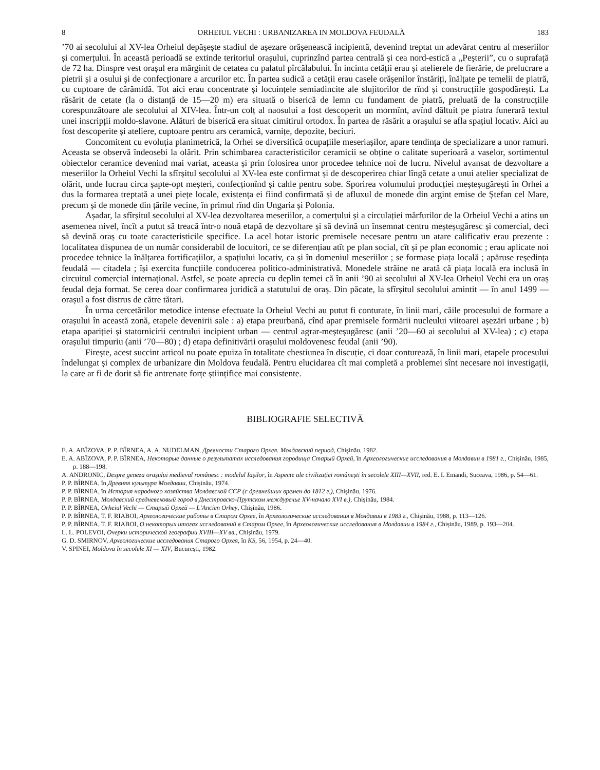8 ORHEIUL VECHI : URBANIZAREA IN MOLDOVA FEUDALĂ 183
’70 ai secolului al XV-lea Orheiul depășește stadiul de așezare orășenească incipientă, devenind treptat un adevărat centru al meseriilor și comerțului. În această perioadă se extinde teritoriul orașului, cuprinzînd partea centrală și cea nord-estică a „Peșterii”, cu o suprafață de 72 ha. Dinspre vest orașul era mărginit de cetatea cu palatul pîrcălabului. În incinta cetății erau și atelierele de fierărie, de prelucrare a pietrii și a osului și de confecționare a arcurilor etc. În partea sudică a cetății erau casele orășenilor înstăriți, înălțate pe temelii de piatră, cu cuptoare de cărămidă. Tot aici erau concentrate și locuințele semiadincite ale slujitorilor de rînd și construcțiile gospodărești. La răsărit de cetate (la o distanță de 15—20 m) era situată o biserică de lemn cu fundament de piatră, preluată de la construcțiile corespunzătoare ale secolului al XIV-lea. Într-un colț al naosului a fost descoperit un mormînt, avînd dăltuit pe piatra funerară textul unei inscripții moldo-slavone. Alături de biserică era situat cimitirul ortodox. În partea de răsărit a orașului se afla spațiul locativ. Aici au fost descoperite și ateliere, cuptoare pentru ars ceramică, varnițe, depozite, beciuri.
Concomitent cu evoluția planimetrică, la Orhei se diversifică ocupațiile meseriașilor, apare tendința de specializare a unor ramuri. Aceasta se observă îndeosebi la olărit. Prin schimbarea caracteristicilor ceramicii se obține o calitate superioară a vaselor, sortimentul obiectelor ceramice devenind mai variat, aceasta și prin folosirea unor procedee tehnice noi de lucru. Nivelul avansat de dezvoltare a meseriilor la Orheiul Vechi la sfîrșitul secolului al XV-lea este confirmat și de descoperirea chiar lîngă cetate a unui atelier specializat de olărit, unde lucrau circa șapte-opt meșteri, confecționînd și cahle pentru sobe. Sporirea volumului producției meșteșugărești în Orhei a dus la formarea treptată a unei piețe locale, existența ei fiind confirmată și de afluxul de monede din argint emise de Ștefan cel Mare, precum și de monede din țările vecine, în primul rînd din Ungaria și Polonia.
Așadar, la sfîrșitul secolului al XV-lea dezvoltarea meseriilor, a comerțului și a circulației mărfurilor de la Orheiul Vechi a atins un asemenea nivel, încît a putut să treacă într-o nouă etapă de dezvoltare și să devină un însemnat centru meșteșugăresc și comercial, deci să devină oraș cu toate caracteristicile specifice. La acel hotar istoric premisele necesare pentru un atare calificativ erau prezente : localitatea dispunea de un număr considerabil de locuitori, ce se diferențiau atît pe plan social, cît și pe plan economic ; erau aplicate noi procedee tehnice la înălțarea fortificațiilor, a spațiului locativ, ca și în domeniul meseriilor ; se formase piața locală ; apăruse reședința feudală — citadela ; își exercita funcțiile conducerea politico-administrativă. Monedele străine ne arată că piața locală era inclusă în circuitul comercial internațional. Astfel, se poate aprecia cu deplin temei că în anii ’90 ai secolului al XV-lea Orheiul Vechi era un oraș feudal deja format. Se cerea doar confirmarea juridică a statutului de oraș. Din păcate, la sfîrșitul secolului amintit — în anul 1499 — orașul a fost distrus de către tătari.
În urma cercetărilor metodice intense efectuate la Orheiul Vechi au putut fi conturate, în linii mari, căile procesului de formare a orașului în această zonă, etapele devenirii sale : a) etapa preurbană, cînd apar premisele formării nucleului viitoarei așezări urbane ; b) etapa apariției și statornicirii centrului incipient urban — centrul agrar-meșteșugăresc (anii ’20—60 ai secolului al XV-lea) ; c) etapa orașului timpuriu (anii ’70—80) ; d) etapa definitivării orașului moldovenesc feudal (anii ’90).
Firește, acest succint articol nu poate epuiza în totalitate chestiunea în discuție, ci doar conturează, în linii mari, etapele procesului îndelungat și complex de urbanizare din Moldova feudală. Pentru elucidarea cît mai completă a problemei sînt necesare noi investigații, la care ar fi de dorit să fie antrenate forțe științifice mai consistente.
BIBLIOGRAFIE SELECTIVĂ
E. A. ABÎZOVA, P. P. BÎRNEA, A. A. NUDELMAN, Древности Старого Орхея. Молдавский период, Chișinău, 1982.
E. A. ABÎZOVA, P. P. BÎRNEA, Некоторые данные о результатах исследования городища Старый Орхей, în Археологические исследования в Молдавии в 1981 г., Chișinău, 1985, p. 188—198.
A. ANDRONIC, Despre geneza orașului medieval românesc : modelul Iașilor, în Aspecte ale civilizației românești în secolele XIII—XVII, red. E. I. Emandi, Suceava, 1986, p. 54—61.
P. P. BÎRNEA, în Древняя культура Молдавии, Chișinău, 1974.
P. P. BÎRNEA, în История народного хозяйства Молдавской ССР (с древнейших времен до 1812 г.), Chișinău, 1976.
P. P. BÎRNEA, Молдавский средневековый город в Днестровско-Прутском междуречье XV-начало XVI в.), Chișinău, 1984.
P. P. BÎRNEA, Orheiul Vechi — Старый Орхей — L’Ancien Orhey, Chișinău, 1986.
P. P. BÎRNEA, T. F. RIABOI, Археологические работы в Старом Орхее, în Археологические исследования в Молдавии в 1983 г., Chișinău, 1988, p. 113—126.
P. P. BÎRNEA, T. F. RIABOI, О некоторых итогах исследований в Старом Орхее, în Археологические исследования в Молдавии в 1984 г., Chișinău, 1989, p. 193—204.
L. L. POLEVOI, Очерки исторической географии XVIII—XV вв., Chișinău, 1979.
G. D. SMIRNOV, Археологические исследования Старого Орхея, în KS, 56, 1954, p. 24—40.
V. SPINEI, Moldova în secolele XI — XIV, București, 1982.